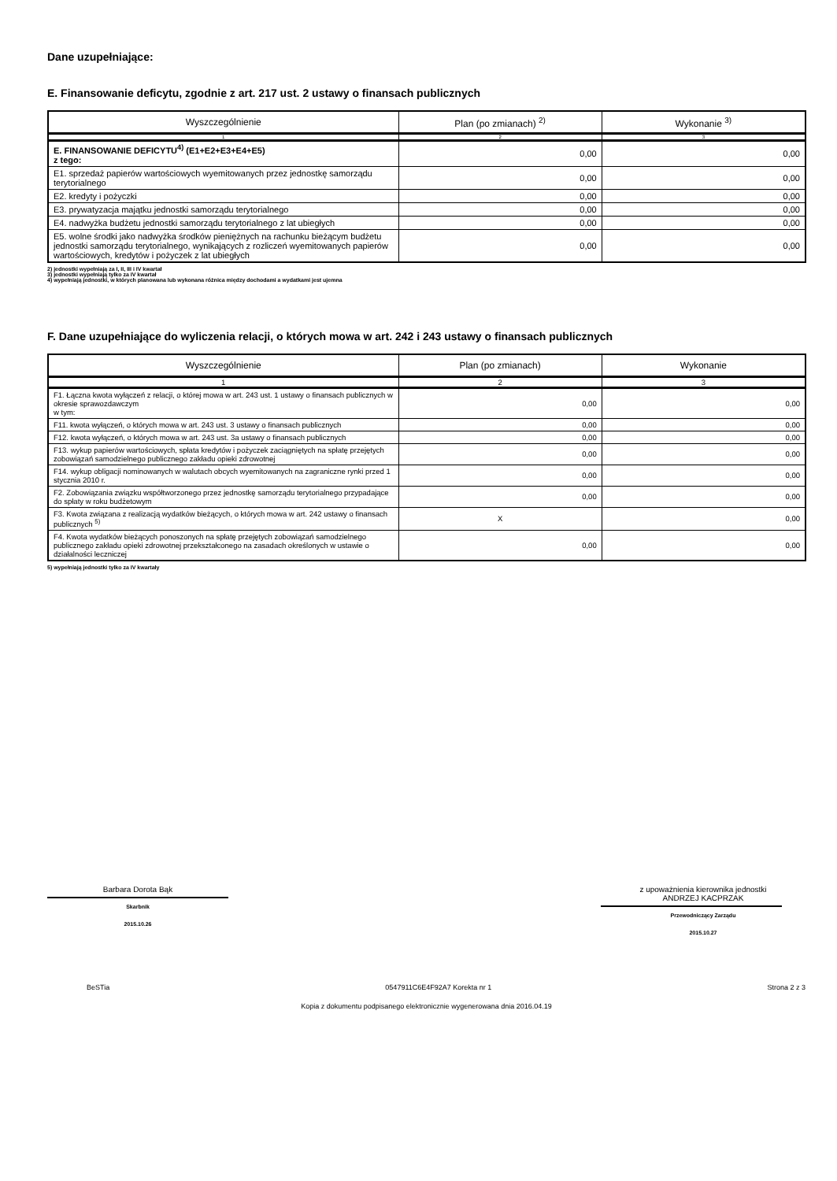Dane uzupełniające:
E. Finansowanie deficytu, zgodnie z art. 217 ust. 2 ustawy o finansach publicznych
| Wyszczególnienie | Plan (po zmianach) <sup>2)</sup> | Wykonanie <sup>3)</sup> |
| --- | --- | --- |
| 1 | 2 | 3 |
| E. FINANSOWANIE DEFICYTU<sup>4)</sup> (E1+E2+E3+E4+E5) z tego: | 0,00 | 0,00 |
| E1. sprzedaż papierów wartościowych wyemitowanych przez jednostkę samorządu terytorialnego | 0,00 | 0,00 |
| E2. kredyty i pożyczki | 0,00 | 0,00 |
| E3. prywatyzacja majątku jednostki samorządu terytorialnego | 0,00 | 0,00 |
| E4. nadwyżka budżetu jednostki samorządu terytorialnego z lat ubiegłych | 0,00 | 0,00 |
| E5. wolne środki jako nadwyżka środków pieniężnych na rachunku bieżącym budżetu jednostki samorządu terytorialnego, wynikających z rozliczeń wyemitowanych papierów wartościowych, kredytów i pożyczek z lat ubiegłych | 0,00 | 0,00 |
2) jednostki wypełniają za I, II, III i IV kwartał
3) jednostki wypełniają tylko za IV kwartał
4) wypełniają jednostki, w których planowana lub wykonana różnica między dochodami a wydatkami jest ujemna
F. Dane uzupełniające do wyliczenia relacji, o których mowa w art. 242 i 243 ustawy o finansach publicznych
| Wyszczególnienie | Plan (po zmianach) | Wykonanie |
| --- | --- | --- |
| 1 | 2 | 3 |
| F1. Łączna kwota wyłączeń z relacji, o której mowa w art. 243 ust. 1 ustawy o finansach publicznych w okresie sprawozdawczym w tym: | 0,00 | 0,00 |
| F11. kwota wyłączeń, o których mowa w art. 243 ust. 3 ustawy o finansach publicznych | 0,00 | 0,00 |
| F12. kwota wyłączeń, o których mowa w art. 243 ust. 3a ustawy o finansach publicznych | 0,00 | 0,00 |
| F13. wykup papierów wartościowych, spłata kredytów i pożyczek zaciągniętych na spłatę przejętych zobowiązań samodzielnego publicznego zakładu opieki zdrowotnej | 0,00 | 0,00 |
| F14. wykup obligacji nominowanych w walutach obcych wyemitowanych na zagraniczne rynki przed 1 stycznia 2010 r. | 0,00 | 0,00 |
| F2. Zobowiązania związku współtworzonego przez jednostkę samorządu terytorialnego przypadające do spłaty w roku budżetowym | 0,00 | 0,00 |
| F3. Kwota związana z realizacją wydatków bieżących, o których mowa w art. 242 ustawy o finansach publicznych <sup>5)</sup> | X | 0,00 |
| F4. Kwota wydatków bieżących ponoszonych na spłatę przejętych zobowiązań samodzielnego publicznego zakładu opieki zdrowotnej przekształconego na zasadach określonych w ustawie o działalności leczniczej | 0,00 | 0,00 |
5) wypełniają jednostki tylko za IV kwartały
Barbara Dorota Bąk
Skarbnik
2015.10.26
z upoważnienia kierownika jednostki
ANDRZEJ KACPRZAK
Przewodniczący Zarządu
2015.10.27
BeSTia 0547911C6E4F92A7 Korekta nr 1 Strona 2 z 3
Kopia z dokumentu podpisanego elektronicznie wygenerowana dnia 2016.04.19